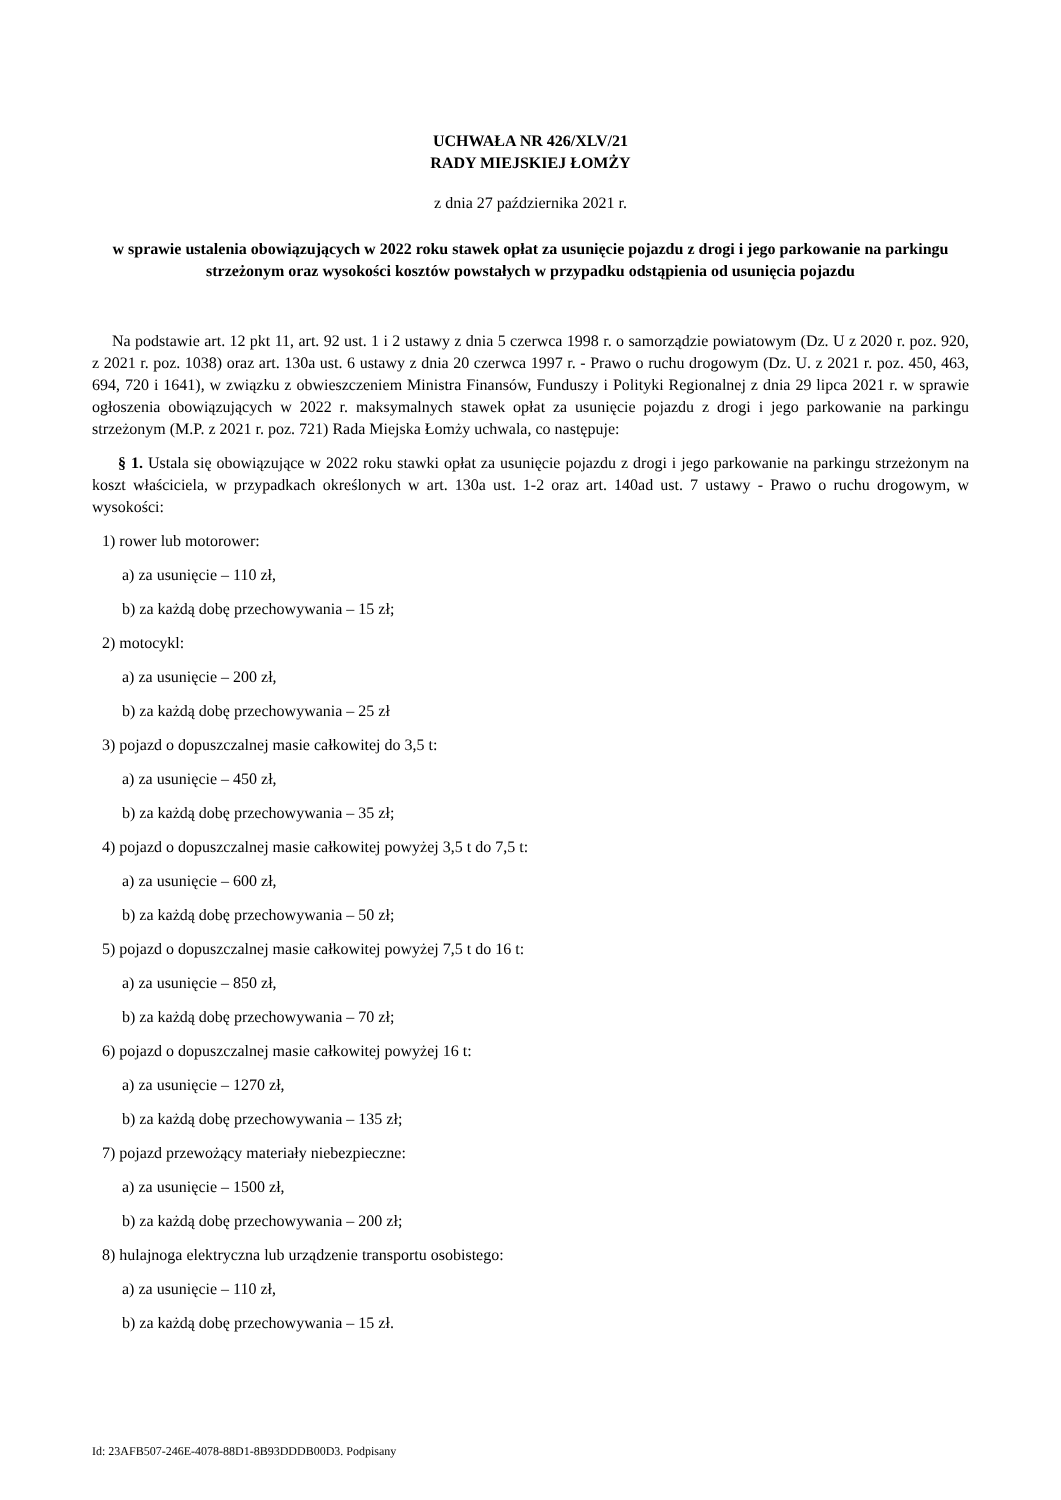UCHWAŁA NR 426/XLV/21
RADY MIEJSKIEJ ŁOMŻY
z dnia 27 października 2021 r.
w sprawie ustalenia obowiązujących w 2022 roku stawek opłat za usunięcie pojazdu z drogi i jego parkowanie na parkingu strzeżonym oraz wysokości kosztów powstałych w przypadku odstąpienia od usunięcia pojazdu
Na podstawie art. 12 pkt 11, art. 92 ust. 1 i 2 ustawy z dnia 5 czerwca 1998 r. o samorządzie powiatowym (Dz. U z 2020 r. poz. 920, z 2021 r. poz. 1038) oraz art. 130a ust. 6 ustawy z dnia 20 czerwca 1997 r. - Prawo o ruchu drogowym (Dz. U. z 2021 r. poz. 450, 463, 694, 720 i 1641), w związku z obwieszczeniem Ministra Finansów, Funduszy i Polityki Regionalnej z dnia 29 lipca 2021 r. w sprawie ogłoszenia obowiązujących w 2022 r. maksymalnych stawek opłat za usunięcie pojazdu z drogi i jego parkowanie na parkingu strzeżonym (M.P. z 2021 r. poz. 721) Rada Miejska Łomży uchwala, co następuje:
§ 1. Ustala się obowiązujące w 2022 roku stawki opłat za usunięcie pojazdu z drogi i jego parkowanie na parkingu strzeżonym na koszt właściciela, w przypadkach określonych w art. 130a ust. 1-2 oraz art. 140ad ust. 7 ustawy - Prawo o ruchu drogowym, w wysokości:
1) rower lub motorower:
a) za usunięcie – 110 zł,
b) za każdą dobę przechowywania – 15 zł;
2) motocykl:
a) za usunięcie – 200 zł,
b) za każdą dobę przechowywania – 25 zł
3) pojazd o dopuszczalnej masie całkowitej do 3,5 t:
a) za usunięcie – 450 zł,
b) za każdą dobę przechowywania – 35 zł;
4) pojazd o dopuszczalnej masie całkowitej powyżej 3,5 t do 7,5 t:
a) za usunięcie – 600 zł,
b) za każdą dobę przechowywania – 50 zł;
5) pojazd o dopuszczalnej masie całkowitej powyżej 7,5 t do 16 t:
a) za usunięcie – 850 zł,
b) za każdą dobę przechowywania – 70 zł;
6) pojazd o dopuszczalnej masie całkowitej powyżej 16 t:
a) za usunięcie – 1270 zł,
b) za każdą dobę przechowywania – 135 zł;
7) pojazd przewożący materiały niebezpieczne:
a) za usunięcie – 1500 zł,
b) za każdą dobę przechowywania – 200 zł;
8) hulajnoga elektryczna lub urządzenie transportu osobistego:
a) za usunięcie – 110 zł,
b) za każdą dobę przechowywania – 15 zł.
Id: 23AFB507-246E-4078-88D1-8B93DDDB00D3. Podpisany